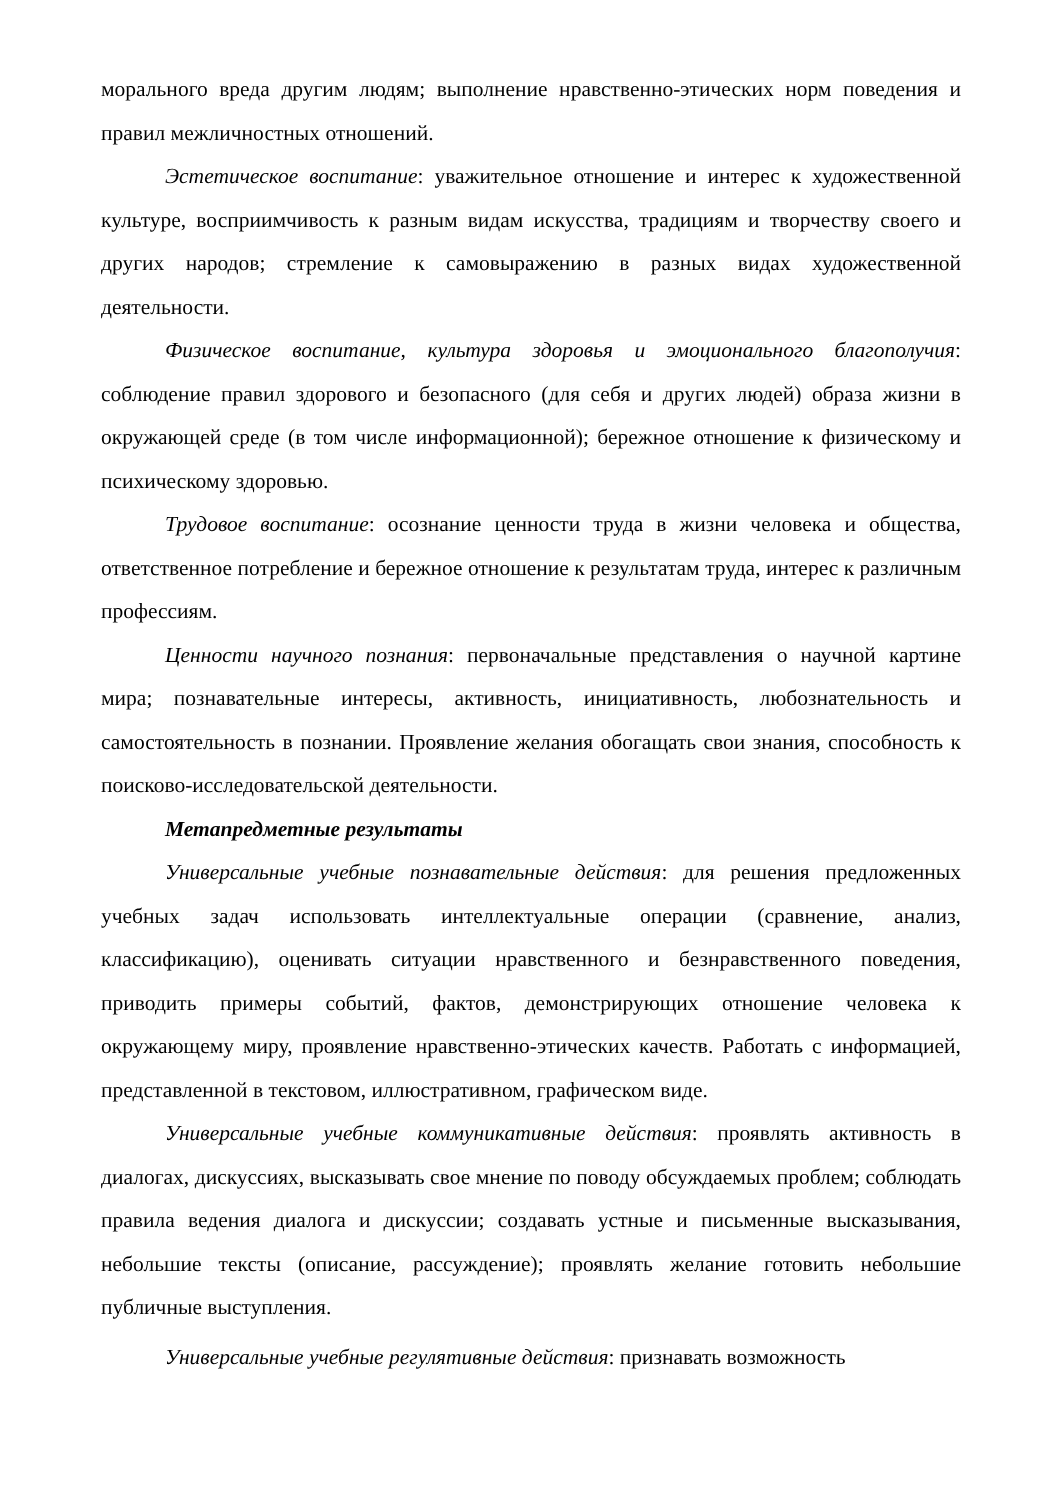морального вреда другим людям; выполнение нравственно-этических норм поведения и правил межличностных отношений.
Эстетическое воспитание: уважительное отношение и интерес к художественной культуре, восприимчивость к разным видам искусства, традициям и творчеству своего и других народов; стремление к самовыражению в разных видах художественной деятельности.
Физическое воспитание, культура здоровья и эмоционального благополучия: соблюдение правил здорового и безопасного (для себя и других людей) образа жизни в окружающей среде (в том числе информационной); бережное отношение к физическому и психическому здоровью.
Трудовое воспитание: осознание ценности труда в жизни человека и общества, ответственное потребление и бережное отношение к результатам труда, интерес к различным профессиям.
Ценности научного познания: первоначальные представления о научной картине мира; познавательные интересы, активность, инициативность, любознательность и самостоятельность в познании. Проявление желания обогащать свои знания, способность к поисково-исследовательской деятельности.
Метапредметные результаты
Универсальные учебные познавательные действия: для решения предложенных учебных задач использовать интеллектуальные операции (сравнение, анализ, классификацию), оценивать ситуации нравственного и безнравственного поведения, приводить примеры событий, фактов, демонстрирующих отношение человека к окружающему миру, проявление нравственно-этических качеств. Работать с информацией, представленной в текстовом, иллюстративном, графическом виде.
Универсальные учебные коммуникативные действия: проявлять активность в диалогах, дискуссиях, высказывать свое мнение по поводу обсуждаемых проблем; соблюдать правила ведения диалога и дискуссии; создавать устные и письменные высказывания, небольшие тексты (описание, рассуждение); проявлять желание готовить небольшие публичные выступления.
Универсальные учебные регулятивные действия: признавать возможность